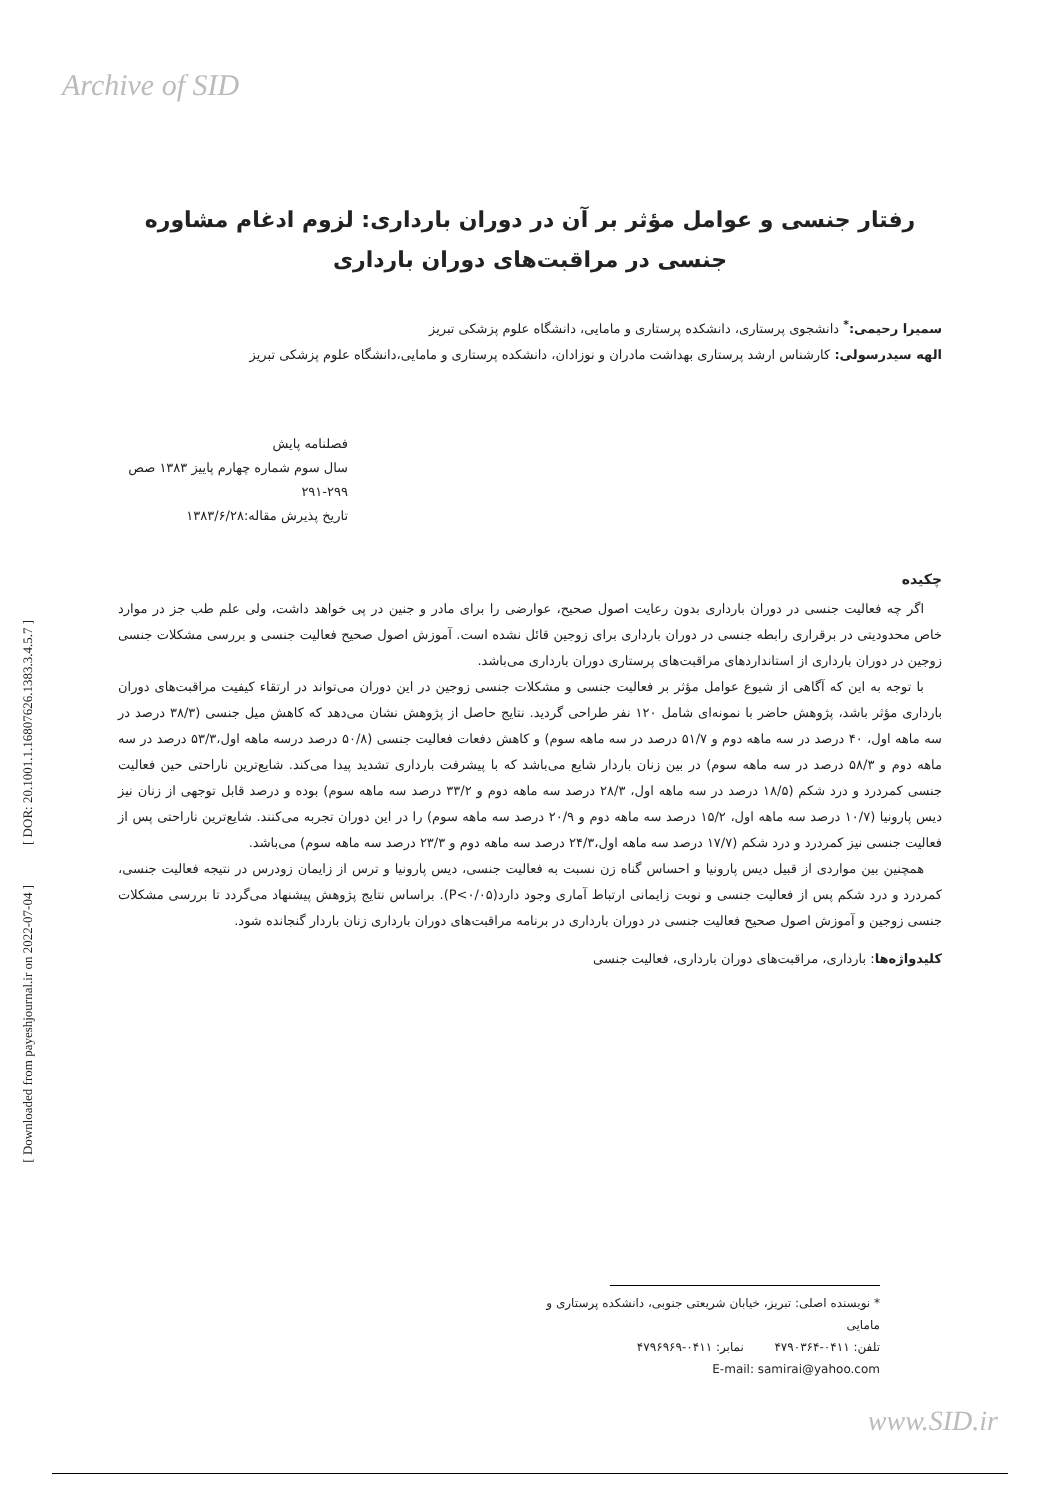Archive of SID
[ DOR: 20.1001.1.16807626.1383.3.4.5.7 ]
[ Downloaded from payeshjournal.ir on 2022-07-04 ]
رفتار جنسی و عوامل مؤثر بر آن در دوران بارداری: لزوم ادغام مشاوره جنسی در مراقبت‌های دوران بارداری
سمیرا رحیمی:<sup>*</sup> دانشجوی پرستاری، دانشکده پرستاری و مامایی، دانشگاه علوم پزشکی تبریز
الهه سیدرسولی: کارشناس ارشد پرستاری بهداشت مادران و نوزادان، دانشکده پرستاری و مامایی،دانشگاه علوم پزشکی تبریز
فصلنامه پایش
سال سوم شماره چهارم پاییز ۱۳۸۳ صص ۲۹۹-۲۹۱
تاریخ پذیرش مقاله:۱۳۸۳/۶/۲۸
چکیده
اگر چه فعالیت جنسی در دوران بارداری بدون رعایت اصول صحیح، عوارضی را برای مادر و جنین در پی خواهد داشت، ولی علم طب جز در موارد خاص محدودیتی در برقراری رابطه جنسی در دوران بارداری برای زوجین قائل نشده است. آموزش اصول صحیح فعالیت جنسی و بررسی مشکلات جنسی زوجین در دوران بارداری از استانداردهای مراقبت‌های پرستاری دوران بارداری می‌باشد.
با توجه به این که آگاهی از شیوع عوامل مؤثر بر فعالیت جنسی و مشکلات جنسی زوجین در این دوران می‌تواند در ارتقاء کیفیت مراقبت‌های دوران بارداری مؤثر باشد، پژوهش حاضر با نمونه‌ای شامل ۱۲۰ نفر طراحی گردید. نتایج حاصل از پژوهش نشان می‌دهد که کاهش میل جنسی (۳۸/۳ درصد در سه ماهه اول، ۴۰ درصد در سه ماهه دوم و ۵۱/۷ درصد در سه ماهه سوم) و کاهش دفعات فعالیت جنسی (۵۰/۸ درصد درسه ماهه اول،۵۳/۳ درصد در سه ماهه دوم و ۵۸/۳ درصد در سه ماهه سوم) در بین زنان باردار شایع می‌باشد که با پیشرفت بارداری تشدید پیدا می‌کند. شایع‌ترین ناراحتی حین فعالیت جنسی کمردرد و درد شکم (۱۸/۵ درصد در سه ماهه اول، ۲۸/۳ درصد سه ماهه دوم و ۳۳/۲ درصد سه ماهه سوم) بوده و درصد قابل توجهی از زنان نیز دیس پارونیا (۱۰/۷ درصد سه ماهه اول، ۱۵/۲ درصد سه ماهه دوم و ۲۰/۹ درصد سه ماهه سوم) را در این دوران تجربه می‌کنند. شایع‌ترین ناراحتی پس از فعالیت جنسی نیز کمردرد و درد شکم (۱۷/۷ درصد سه ماهه اول،۲۴/۳ درصد سه ماهه دوم و ۲۳/۳ درصد سه ماهه سوم) می‌باشد.
همچنین بین مواردی از قبیل دیس پارونیا و احساس گناه زن نسبت به فعالیت جنسی، دیس پارونیا و ترس از زایمان زودرس در نتیجه فعالیت جنسی، کمردرد و درد شکم پس از فعالیت جنسی و نوبت زایمانی ارتباط آماری وجود دارد(P<۰/۰۵). براساس نتایج پژوهش پیشنهاد می‌گردد تا بررسی مشکلات جنسی زوجین و آموزش اصول صحیح فعالیت جنسی در دوران بارداری در برنامه مراقبت‌های دوران بارداری زنان باردار گنجانده شود.
کلیدواژه‌ها: بارداری، مراقبت‌های دوران بارداری، فعالیت جنسی
* نویسنده اصلی: تبریز، خیابان شریعتی جنوبی، دانشکده پرستاری و مامایی
تلفن: ۰۴۱۱-۴۷۹۰۳۶۴ نمابر: ۰۴۱۱-۴۷۹۶۹۶۹
E-mail: samirai@yahoo.com
www.SID.ir